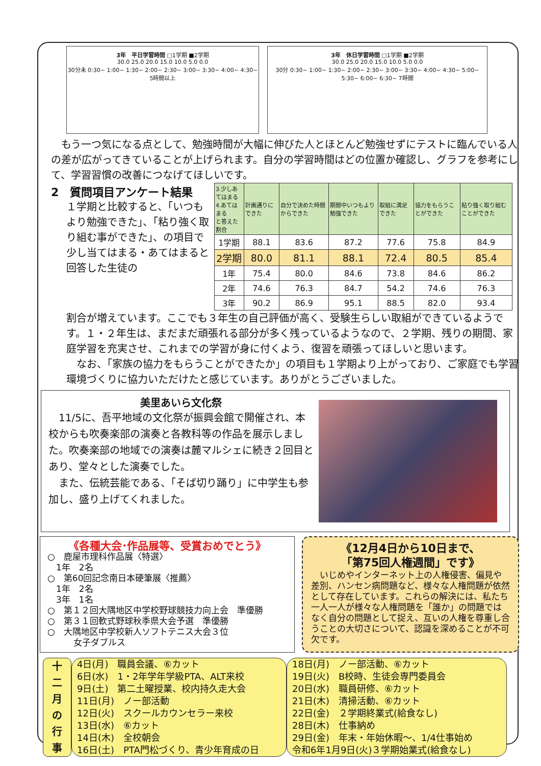3年　平日学習時間 □1学期 ■2学期
30.0 25.0 20.0 15.0 10.0 5.0 0.0
30分未 0:30~ 1:00~ 1:30~ 2:00~ 2:30~ 3:00~ 3:30~ 4:00~ 4:30~ 5時間以上
3年　休日学習時間 □1学期 ■2学期
30.0 25.0 20.0 15.0 10.0 5.0 0.0
30分 0:30~ 1:00~ 1:30~ 2:00~ 2:30~ 3:00~ 3:30~ 4:00~ 4:30~ 5:00~ 5:30~ 6:00~ 6:30~ 7時間
　もう一つ気になる点として、勉強時間が大幅に伸びた人とほとんど勉強せずにテストに臨んでいる人の差が広がってきていることが上げられます。自分の学習時間はどの位置か確認し、グラフを参考にして、学習習慣の改善につなげてほしいです。
2　質問項目アンケート結果
１学期と比較すると、「いつもより勉強できた」、「粘り強く取り組む事ができた」、の項目で少し当てはまる・あてはまると回答した生徒の
| 3.少しあてはまる 4.あてはまる と答えた割合 | 計画通りにできた | 自分で決めた時間からできた | 期間中いつもより勉強できた | 取組に満足できた | 協力をもらうことができた | 粘り強く取り組むことができた |
| --- | --- | --- | --- | --- | --- | --- |
| 1学期 | 88.1 | 83.6 | 87.2 | 77.6 | 75.8 | 84.9 |
| 2学期 | 80.0 | 81.1 | 88.1 | 72.4 | 80.5 | 85.4 |
| 1年 | 75.4 | 80.0 | 84.6 | 73.8 | 84.6 | 86.2 |
| 2年 | 74.6 | 76.3 | 84.7 | 54.2 | 74.6 | 76.3 |
| 3年 | 90.2 | 86.9 | 95.1 | 88.5 | 82.0 | 93.4 |
割合が増えています。ここでも３年生の自己評価が高く、受験生らしい取組ができているようです。１・２年生は、まだまだ頑張れる部分が多く残っているようなので、２学期、残りの期間、家庭学習を充実させ、これまでの学習が身に付くよう、復習を頑張ってほしいと思います。
　なお、「家族の協力をもらうことができたか」の項目も１学期より上がっており、ご家庭でも学習環境づくりに協力いただけたと感じています。ありがとうございました。
美里あいら文化祭
　11/5に、吾平地域の文化祭が振興会館で開催され、本校からも吹奏楽部の演奏と各教科等の作品を展示しました。吹奏楽部の地域での演奏は麓マルシェに続き２回目とあり、堂々とした演奏でした。
　また、伝統芸能である、「そば切り踊り」に中学生も参加し、盛り上げてくれました。
《各種大会･作品展等、受賞おめでとう》
○　鹿屋市理科作品展〈特選〉
　1年　2名
○　第60回記念南日本硬筆展〈推薦〉
　1年　2名
　3年　1名
○　第１２回大隅地区中学校野球競技力向上会　準優勝
○　第３１回軟式野球秋季県大会予選　準優勝
○　大隅地区中学校新人ソフトテニス大会３位
　　　女子ダブルス
《12月4日から10日まで、
「第75回人権週間」です》
　いじめやインターネット上の人権侵害、偏見や差別、ハンセン病問題など、様々な人権問題が依然として存在しています。これらの解決には、私たち一人一人が様々な人権問題を「誰か」の問題ではなく自分の問題として捉え、互いの人権を尊重し合うことの大切さについて、認識を深めることが不可欠です。
十
二
月
の
行
事
4日(月)　職員会議、⑥カット
6日(水)　1・2年学年学級PTA、ALT来校
9日(土)　第二土曜授業、校内持久走大会
11日(月)　ノー部活動
12日(火)　スクールカウンセラー来校
13日(水)　⑥カット
14日(木)　全校朝会
16日(土)　PTA門松づくり、青少年育成の日
18日(月)　ノー部活動、⑥カット
19日(火)　B校時、生徒会専門委員会
20日(水)　職員研修、⑥カット
21日(木)　清掃活動、⑥カット
22日(金)　２学期終業式(給食なし)
28日(木)　仕事納め
29日(金)　年末・年始休暇～、1/4仕事始め
令和6年1月9日(火)３学期始業式(給食なし)